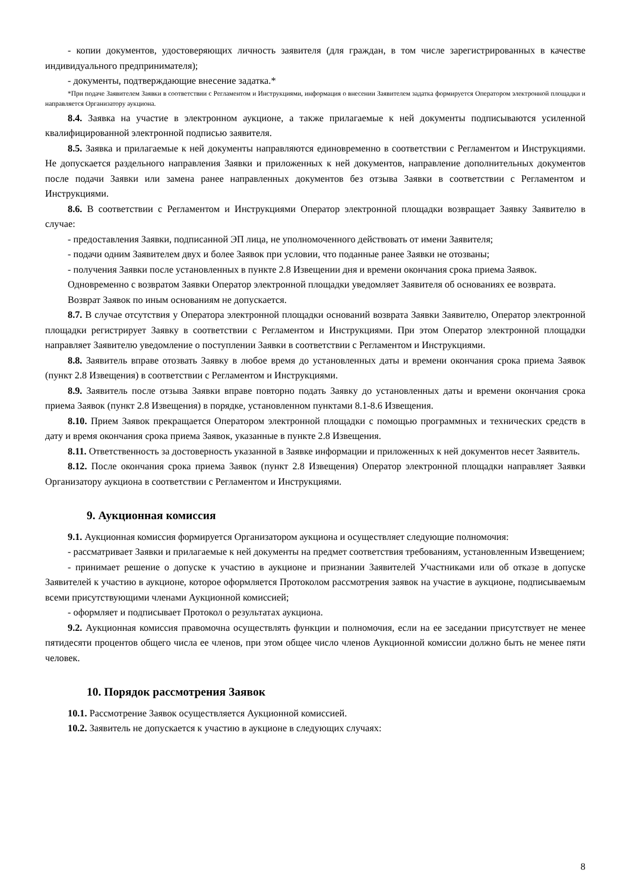- копии документов, удостоверяющих личность заявителя (для граждан, в том числе зарегистрированных в качестве индивидуального предпринимателя);
- документы, подтверждающие внесение задатка.*
*При подаче Заявителем Заявки в соответствии с Регламентом и Инструкциями, информация о внесении Заявителем задатка формируется Оператором электронной площадки и направляется Организатору аукциона.
8.4. Заявка на участие в электронном аукционе, а также прилагаемые к ней документы подписываются усиленной квалифицированной электронной подписью заявителя.
8.5. Заявка и прилагаемые к ней документы направляются единовременно в соответствии с Регламентом и Инструкциями. Не допускается раздельного направления Заявки и приложенных к ней документов, направление дополнительных документов после подачи Заявки или замена ранее направленных документов без отзыва Заявки в соответствии с Регламентом и Инструкциями.
8.6. В соответствии с Регламентом и Инструкциями Оператор электронной площадки возвращает Заявку Заявителю в случае:
- предоставления Заявки, подписанной ЭП лица, не уполномоченного действовать от имени Заявителя;
- подачи одним Заявителем двух и более Заявок при условии, что поданные ранее Заявки не отозваны;
- получения Заявки после установленных в пункте 2.8 Извещении дня и времени окончания срока приема Заявок.
Одновременно с возвратом Заявки Оператор электронной площадки уведомляет Заявителя об основаниях ее возврата.
Возврат Заявок по иным основаниям не допускается.
8.7. В случае отсутствия у Оператора электронной площадки оснований возврата Заявки Заявителю, Оператор электронной площадки регистрирует Заявку в соответствии с Регламентом и Инструкциями. При этом Оператор электронной площадки направляет Заявителю уведомление о поступлении Заявки в соответствии с Регламентом и Инструкциями.
8.8. Заявитель вправе отозвать Заявку в любое время до установленных даты и времени окончания срока приема Заявок (пункт 2.8 Извещения) в соответствии с Регламентом и Инструкциями.
8.9. Заявитель после отзыва Заявки вправе повторно подать Заявку до установленных даты и времени окончания срока приема Заявок (пункт 2.8 Извещения) в порядке, установленном пунктами 8.1-8.6 Извещения.
8.10. Прием Заявок прекращается Оператором электронной площадки с помощью программных и технических средств в дату и время окончания срока приема Заявок, указанные в пункте 2.8 Извещения.
8.11. Ответственность за достоверность указанной в Заявке информации и приложенных к ней документов несет Заявитель.
8.12. После окончания срока приема Заявок (пункт 2.8 Извещения) Оператор электронной площадки направляет Заявки Организатору аукциона в соответствии с Регламентом и Инструкциями.
9. Аукционная комиссия
9.1. Аукционная комиссия формируется Организатором аукциона и осуществляет следующие полномочия:
- рассматривает Заявки и прилагаемые к ней документы на предмет соответствия требованиям, установленным Извещением;
- принимает решение о допуске к участию в аукционе и признании Заявителей Участниками или об отказе в допуске Заявителей к участию в аукционе, которое оформляется Протоколом рассмотрения заявок на участие в аукционе, подписываемым всеми присутствующими членами Аукционной комиссией;
- оформляет и подписывает Протокол о результатах аукциона.
9.2. Аукционная комиссия правомочна осуществлять функции и полномочия, если на ее заседании присутствует не менее пятидесяти процентов общего числа ее членов, при этом общее число членов Аукционной комиссии должно быть не менее пяти человек.
10. Порядок рассмотрения Заявок
10.1. Рассмотрение Заявок осуществляется Аукционной комиссией.
10.2. Заявитель не допускается к участию в аукционе в следующих случаях:
8